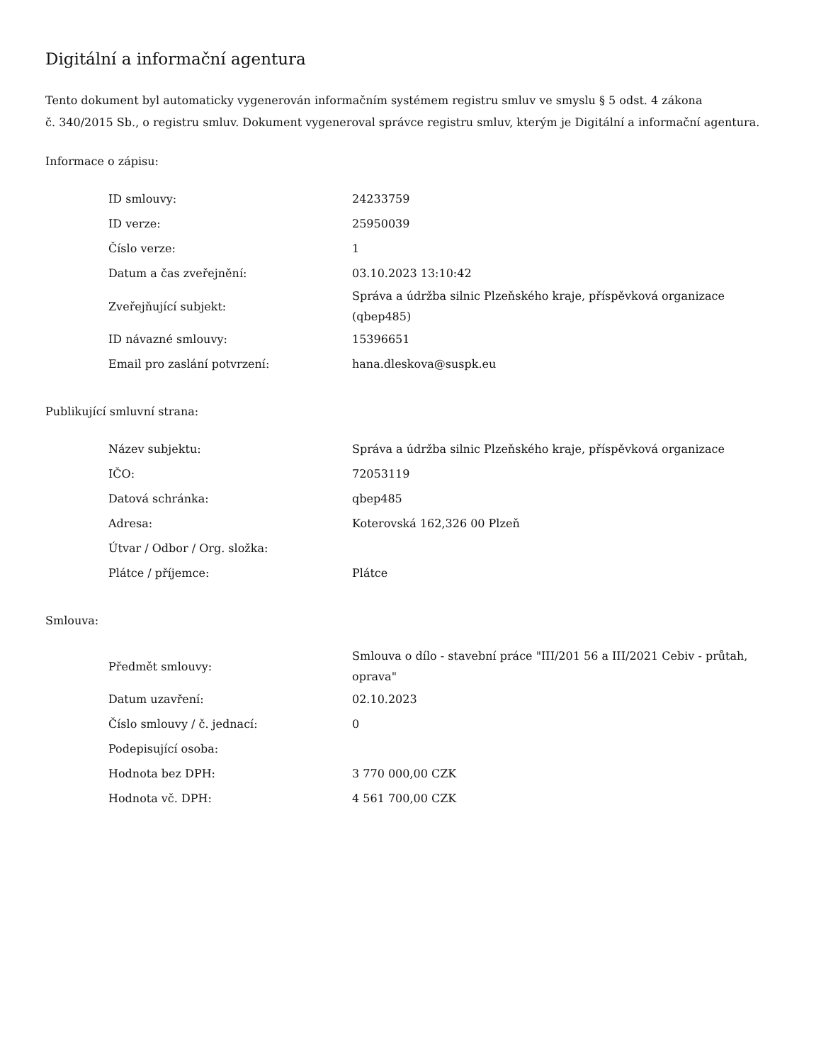Digitální a informační agentura
Tento dokument byl automaticky vygenerován informačním systémem registru smluv ve smyslu § 5 odst. 4 zákona
č. 340/2015 Sb., o registru smluv. Dokument vygeneroval správce registru smluv, kterým je Digitální a informační agentura.
Informace o zápisu:
| ID smlouvy: | 24233759 |
| ID verze: | 25950039 |
| Číslo verze: | 1 |
| Datum a čas zveřejnění: | 03.10.2023 13:10:42 |
| Zveřejňující subjekt: | Správa a údržba silnic Plzeňského kraje, příspěvková organizace (qbep485) |
| ID návazné smlouvy: | 15396651 |
| Email pro zaslání potvrzení: | hana.dleskova@suspk.eu |
Publikující smluvní strana:
| Název subjektu: | Správa a údržba silnic Plzeňského kraje, příspěvková organizace |
| IČO: | 72053119 |
| Datová schránka: | qbep485 |
| Adresa: | Koterovská 162,326 00 Plzeň |
| Útvar / Odbor / Org. složka: | |
| Plátce / příjemce: | Plátce |
Smlouva:
| Předmět smlouvy: | Smlouva o dílo - stavební práce "III/201 56 a III/2021 Cebiv - průtah, oprava" |
| Datum uzavření: | 02.10.2023 |
| Číslo smlouvy / č. jednací: | 0 |
| Podepisující osoba: | |
| Hodnota bez DPH: | 3 770 000,00 CZK |
| Hodnota vč. DPH: | 4 561 700,00 CZK |